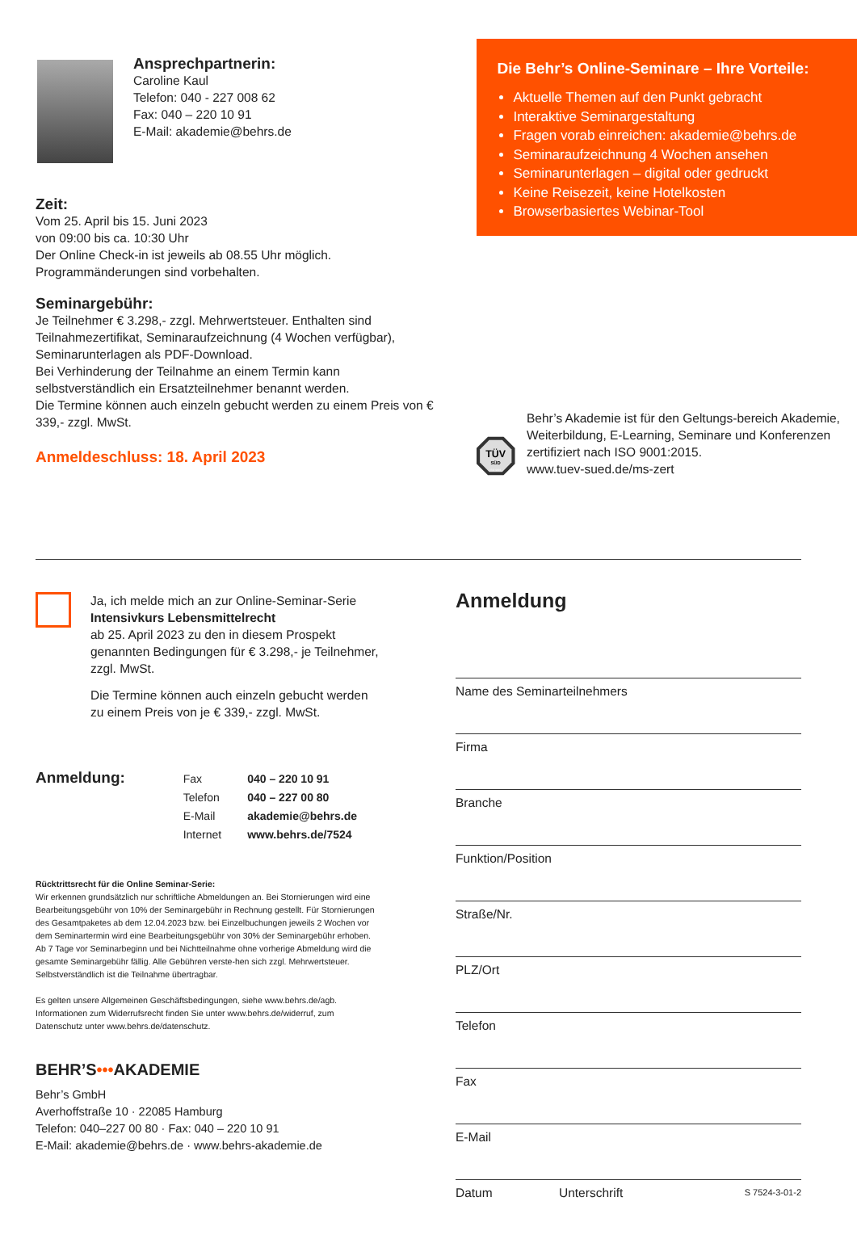Ansprechpartnerin:
Caroline Kaul
Telefon: 040 - 227 008 62
Fax: 040 – 220 10 91
E-Mail: akademie@behrs.de
Zeit:
Vom 25. April bis 15. Juni 2023
von 09:00 bis ca. 10:30 Uhr
Der Online Check-in ist jeweils ab 08.55 Uhr möglich.
Programmänderungen sind vorbehalten.
Seminargebühr:
Je Teilnehmer € 3.298,- zzgl. Mehrwertsteuer. Enthalten sind Teilnahmezertifikat, Seminaraufzeichnung (4 Wochen verfügbar), Seminarunterlagen als PDF-Download.
Bei Verhinderung der Teilnahme an einem Termin kann selbstverständlich ein Ersatzteilnehmer benannt werden.
Die Termine können auch einzeln gebucht werden zu einem Preis von € 339,- zzgl. MwSt.
Anmeldeschluss: 18. April 2023
Die Behr’s Online-Seminare – Ihre Vorteile:
Aktuelle Themen auf den Punkt gebracht
Interaktive Seminargestaltung
Fragen vorab einreichen: akademie@behrs.de
Seminaraufzeichnung 4 Wochen ansehen
Seminarunterlagen – digital oder gedruckt
Keine Reisezeit, keine Hotelkosten
Browserbasiertes Webinar-Tool
TÜV
SÜD
ISO 9001
Behr’s Akademie ist für den Geltungs-bereich Akademie, Weiterbildung, E-Learning, Seminare und Konferenzen zertifiziert nach ISO 9001:2015.
www.tuev-sued.de/ms-zert
Ja, ich melde mich an zur Online-Seminar-Serie
Intensivkurs Lebensmittelrecht
ab 25. April 2023 zu den in diesem Prospekt genannten Bedingungen für € 3.298,- je Teilnehmer, zzgl. MwSt.
Die Termine können auch einzeln gebucht werden zu einem Preis von je € 339,- zzgl. MwSt.
Anmeldung:
| Fax | 040 – 220 10 91 |
| Telefon | 040 – 227 00 80 |
| E-Mail | akademie@behrs.de |
| Internet | www.behrs.de/7524 |
Rücktrittsrecht für die Online Seminar-Serie:
Wir erkennen grundsätzlich nur schriftliche Abmeldungen an. Bei Stornierungen wird eine Bearbeitungsgebühr von 10% der Seminargebühr in Rechnung gestellt. Für Stornierungen des Gesamtpaketes ab dem 12.04.2023 bzw. bei Einzelbuchungen jeweils 2 Wochen vor dem Seminartermin wird eine Bearbeitungsgebühr von 30% der Seminargebühr erhoben. Ab 7 Tage vor Seminarbeginn und bei Nichtteilnahme ohne vorherige Abmeldung wird die gesamte Seminargebühr fällig. Alle Gebühren verste-hen sich zzgl. Mehrwertsteuer. Selbstverständlich ist die Teilnahme übertragbar.
Es gelten unsere Allgemeinen Geschäftsbedingungen, siehe www.behrs.de/agb. Informationen zum Widerrufsrecht finden Sie unter www.behrs.de/widerruf, zum Datenschutz unter www.behrs.de/datenschutz.
BEHR’S•••AKADEMIE
Behr’s GmbH
Averhoffstraße 10 · 22085 Hamburg
Telefon: 040–227 00 80 · Fax: 040 – 220 10 91
E-Mail: akademie@behrs.de · www.behrs-akademie.de
Anmeldung
Name des Seminarteilnehmers
Firma
Branche
Funktion/Position
Straße/Nr.
PLZ/Ort
Telefon
Fax
E-Mail
Datum Unterschrift S 7524-3-01-2